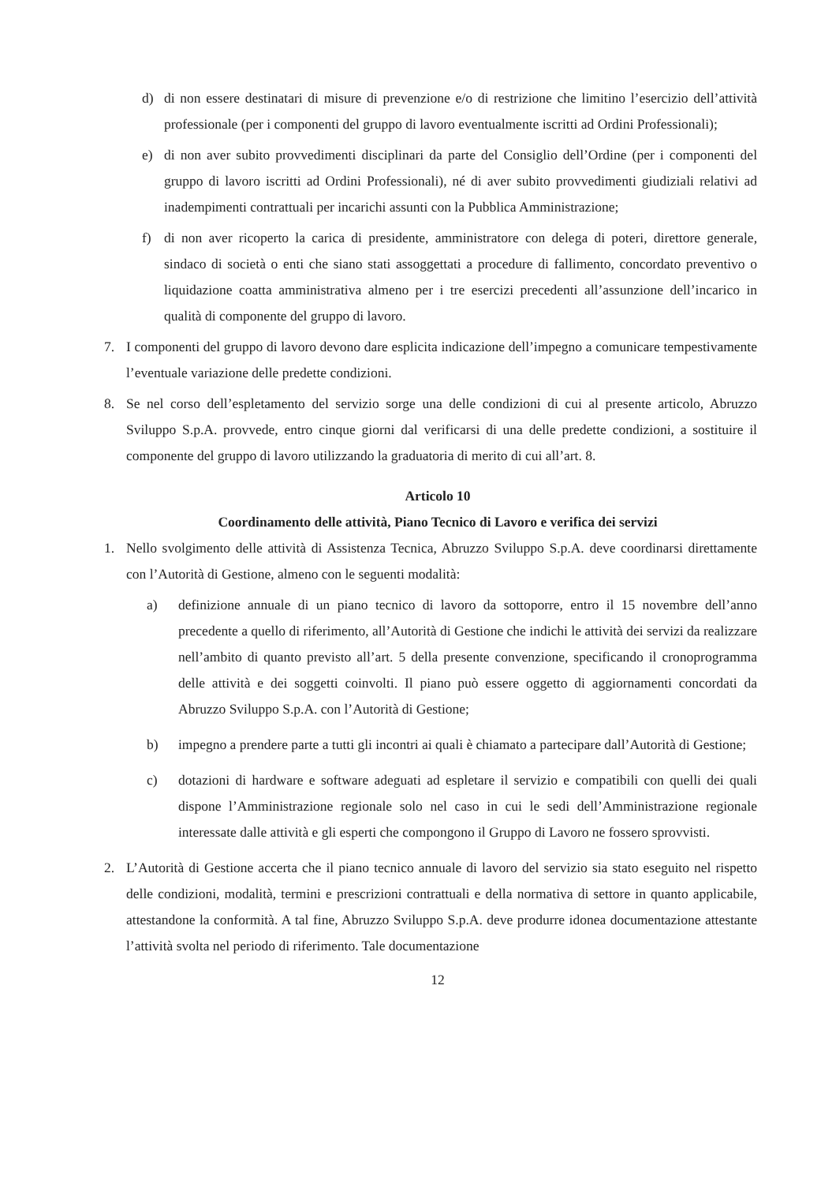d) di non essere destinatari di misure di prevenzione e/o di restrizione che limitino l’esercizio dell’attività professionale (per i componenti del gruppo di lavoro eventualmente iscritti ad Ordini Professionali);
e) di non aver subito provvedimenti disciplinari da parte del Consiglio dell’Ordine (per i componenti del gruppo di lavoro iscritti ad Ordini Professionali), né di aver subito provvedimenti giudiziali relativi ad inadempimenti contrattuali per incarichi assunti con la Pubblica Amministrazione;
f) di non aver ricoperto la carica di presidente, amministratore con delega di poteri, direttore generale, sindaco di società o enti che siano stati assoggettati a procedure di fallimento, concordato preventivo o liquidazione coatta amministrativa almeno per i tre esercizi precedenti all’assunzione dell’incarico in qualità di componente del gruppo di lavoro.
7. I componenti del gruppo di lavoro devono dare esplicita indicazione dell’impegno a comunicare tempestivamente l’eventuale variazione delle predette condizioni.
8. Se nel corso dell’espletamento del servizio sorge una delle condizioni di cui al presente articolo, Abruzzo Sviluppo S.p.A. provvede, entro cinque giorni dal verificarsi di una delle predette condizioni, a sostituire il componente del gruppo di lavoro utilizzando la graduatoria di merito di cui all’art. 8.
Articolo 10
Coordinamento delle attività, Piano Tecnico di Lavoro e verifica dei servizi
1. Nello svolgimento delle attività di Assistenza Tecnica, Abruzzo Sviluppo S.p.A. deve coordinarsi direttamente con l’Autorità di Gestione, almeno con le seguenti modalità:
a) definizione annuale di un piano tecnico di lavoro da sottoporre, entro il 15 novembre dell’anno precedente a quello di riferimento, all’Autorità di Gestione che indichi le attività dei servizi da realizzare nell’ambito di quanto previsto all’art. 5 della presente convenzione, specificando il cronoprogramma delle attività e dei soggetti coinvolti. Il piano può essere oggetto di aggiornamenti concordati da Abruzzo Sviluppo S.p.A. con l’Autorità di Gestione;
b) impegno a prendere parte a tutti gli incontri ai quali è chiamato a partecipare dall’Autorità di Gestione;
c) dotazioni di hardware e software adeguati ad espletare il servizio e compatibili con quelli dei quali dispone l’Amministrazione regionale solo nel caso in cui le sedi dell’Amministrazione regionale interessate dalle attività e gli esperti che compongono il Gruppo di Lavoro ne fossero sprovvisti.
2. L’Autorità di Gestione accerta che il piano tecnico annuale di lavoro del servizio sia stato eseguito nel rispetto delle condizioni, modalità, termini e prescrizioni contrattuali e della normativa di settore in quanto applicabile, attestandone la conformità. A tal fine, Abruzzo Sviluppo S.p.A. deve produrre idonea documentazione attestante l’attività svolta nel periodo di riferimento. Tale documentazione
12